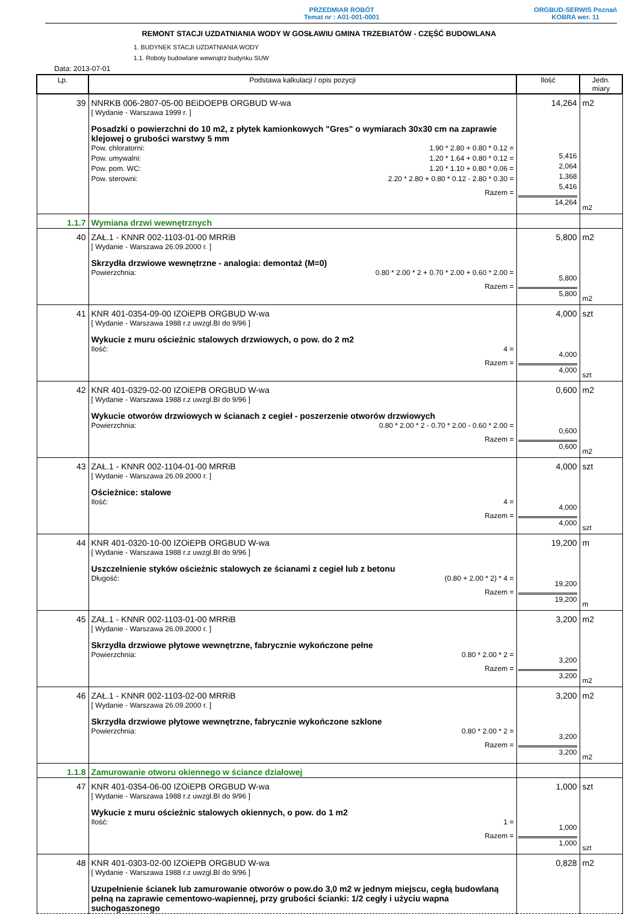PRZEDMIAR ROBÓT
Temat nr : A01-001-0001
ORGBUD-SERWIS Poznań
KOBRA wer. 11
REMONT STACJI UZDATNIANIA WODY W GOSŁAWIU GMINA TRZEBIATÓW - CZĘŚĆ BUDOWLANA
1. BUDYNEK STACJI UZDATNIANIA WODY
1.1. Roboty budowlane wewnątrz budynku SUW
Data: 2013-07-01
| Lp. | Podstawa kalkulacji / opis pozycji | Ilość | Jedn. miary |
| --- | --- | --- | --- |
| 39 | NNRKB 006-2807-05-00 BEiDOEPB ORGBUD W-wa [ Wydanie - Warszawa 1999 r. ] Posadzki o powierzchni do 10 m2, z płytek kamionkowych "Gres" o wymiarach 30x30 cm na zaprawie klejowej o grubości warstwy 5 mm Pow. chloratorni: 1.90 * 2.80 + 0.80 * 0.12 = Pow. umywalni: 1.20 * 1.64 + 0.80 * 0.12 = Pow. pom. WC: 1.20 * 1.10 + 0.80 * 0.06 = Pow. sterowni: 2.20 * 2.80 + 0.80 * 0.12 - 2.80 * 0.30 = Razem = | 14,264 5,416 2,064 1,368 5,416 14,264 | m2 m2 |
| 1.1.7 | Wymiana drzwi wewnętrznych | | |
| 40 | ZAŁ.1 - KNNR 002-1103-01-00 MRRiB [ Wydanie - Warszawa 26.09.2000 r. ] Skrzydła drzwiowe wewnętrzne - analogia: demontaż (M=0) Powierzchnia: 0.80 * 2.00 * 2 + 0.70 * 2.00 + 0.60 * 2.00 = Razem = | 5,800 5,800 5,800 | m2 m2 |
| 41 | KNR 401-0354-09-00 IZOiEPB ORGBUD W-wa [ Wydanie - Warszawa 1988 r.z uwzgl.BI do 9/96 ] Wykucie z muru ościeżnic stalowych drzwiowych, o pow. do 2 m2 Ilość: 4 = Razem = | 4,000 4,000 4,000 | szt szt |
| 42 | KNR 401-0329-02-00 IZOiEPB ORGBUD W-wa [ Wydanie - Warszawa 1988 r.z uwzgl.BI do 9/96 ] Wykucie otworów drzwiowych w ścianach z cegieł - poszerzenie otworów drzwiowych Powierzchnia: 0.80 * 2.00 * 2 - 0.70 * 2.00 - 0.60 * 2.00 = Razem = | 0,600 0,600 0,600 | m2 m2 |
| 43 | ZAŁ.1 - KNNR 002-1104-01-00 MRRiB [ Wydanie - Warszawa 26.09.2000 r. ] Ościeżnice: stalowe Ilość: 4 = Razem = | 4,000 4,000 4,000 | szt szt |
| 44 | KNR 401-0320-10-00 IZOiEPB ORGBUD W-wa [ Wydanie - Warszawa 1988 r.z uwzgl.BI do 9/96 ] Uszczelnienie styków ościeżnic stalowych ze ścianami z cegieł lub z betonu Długość: (0.80 + 2.00 * 2) * 4 = Razem = | 19,200 19,200 19,200 | m m |
| 45 | ZAŁ.1 - KNNR 002-1103-01-00 MRRiB [ Wydanie - Warszawa 26.09.2000 r. ] Skrzydła drzwiowe płytowe wewnętrzne, fabrycznie wykończone pełne Powierzchnia: 0.80 * 2.00 * 2 = Razem = | 3,200 3,200 3,200 | m2 m2 |
| 46 | ZAŁ.1 - KNNR 002-1103-02-00 MRRiB [ Wydanie - Warszawa 26.09.2000 r. ] Skrzydła drzwiowe płytowe wewnętrzne, fabrycznie wykończone szklone Powierzchnia: 0.80 * 2.00 * 2 = Razem = | 3,200 3,200 3,200 | m2 m2 |
| 1.1.8 | Zamurowanie otworu okiennego w ściance działowej | | |
| 47 | KNR 401-0354-06-00 IZOiEPB ORGBUD W-wa [ Wydanie - Warszawa 1988 r.z uwzgl.BI do 9/96 ] Wykucie z muru ościeżnic stalowych okiennych, o pow. do 1 m2 Ilość: 1 = Razem = | 1,000 1,000 1,000 | szt szt |
| 48 | KNR 401-0303-02-00 IZOiEPB ORGBUD W-wa [ Wydanie - Warszawa 1988 r.z uwzgl.BI do 9/96 ] Uzupełnienie ścianek lub zamurowanie otworów o pow.do 3,0 m2 w jednym miejscu, cegłą budowlaną pełną na zaprawie cementowo-wapiennej, przy grubości ścianki: 1/2 cegły i użyciu wapna suchogaszonego | 0,828 | m2 |